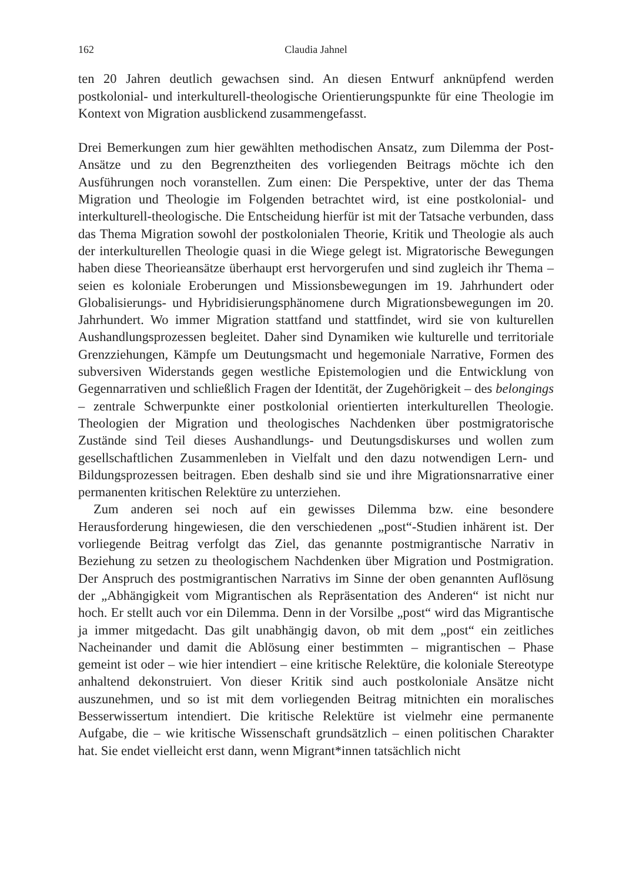162 Claudia Jahnel
ten 20 Jahren deutlich gewachsen sind. An diesen Entwurf anknüpfend werden postkolonial- und interkulturell-theologische Orientierungspunkte für eine Theologie im Kontext von Migration ausblickend zusammengefasst.
Drei Bemerkungen zum hier gewählten methodischen Ansatz, zum Dilemma der Post-Ansätze und zu den Begrenztheiten des vorliegenden Beitrags möchte ich den Ausführungen noch voranstellen. Zum einen: Die Perspektive, unter der das Thema Migration und Theologie im Folgenden betrachtet wird, ist eine postkolonial- und interkulturell-theologische. Die Entscheidung hierfür ist mit der Tatsache verbunden, dass das Thema Migration sowohl der postkolonialen Theorie, Kritik und Theologie als auch der interkulturellen Theologie quasi in die Wiege gelegt ist. Migratorische Bewegungen haben diese Theorieansätze überhaupt erst hervorgerufen und sind zugleich ihr Thema – seien es koloniale Eroberungen und Missionsbewegungen im 19. Jahrhundert oder Globalisierungs- und Hybridisierungsphänomene durch Migrationsbewegungen im 20. Jahrhundert. Wo immer Migration stattfand und stattfindet, wird sie von kulturellen Aushandlungsprozessen begleitet. Daher sind Dynamiken wie kulturelle und territoriale Grenzziehungen, Kämpfe um Deutungsmacht und hegemoniale Narrative, Formen des subversiven Widerstands gegen westliche Epistemologien und die Entwicklung von Gegennarrativen und schließlich Fragen der Identität, der Zugehörigkeit – des belongings – zentrale Schwerpunkte einer postkolonial orientierten interkulturellen Theologie. Theologien der Migration und theologisches Nachdenken über postmigratorische Zustände sind Teil dieses Aushandlungs- und Deutungsdiskurses und wollen zum gesellschaftlichen Zusammenleben in Vielfalt und den dazu notwendigen Lern- und Bildungsprozessen beitragen. Eben deshalb sind sie und ihre Migrationsnarrative einer permanenten kritischen Relektüre zu unterziehen.
Zum anderen sei noch auf ein gewisses Dilemma bzw. eine besondere Herausforderung hingewiesen, die den verschiedenen „post“-Studien inhärent ist. Der vorliegende Beitrag verfolgt das Ziel, das genannte postmigrantische Narrativ in Beziehung zu setzen zu theologischem Nachdenken über Migration und Postmigration. Der Anspruch des postmigrantischen Narrativs im Sinne der oben genannten Auflösung der „Abhängigkeit vom Migrantischen als Repräsentation des Anderen“ ist nicht nur hoch. Er stellt auch vor ein Dilemma. Denn in der Vorsilbe „post“ wird das Migrantische ja immer mitgedacht. Das gilt unabhängig davon, ob mit dem „post“ ein zeitliches Nacheinander und damit die Ablösung einer bestimmten – migrantischen – Phase gemeint ist oder – wie hier intendiert – eine kritische Relektüre, die koloniale Stereotype anhaltend dekonstruiert. Von dieser Kritik sind auch postkoloniale Ansätze nicht auszunehmen, und so ist mit dem vorliegenden Beitrag mitnichten ein moralisches Besserwissertum intendiert. Die kritische Relektüre ist vielmehr eine permanente Aufgabe, die – wie kritische Wissenschaft grundsätzlich – einen politischen Charakter hat. Sie endet vielleicht erst dann, wenn Migrant*innen tatsächlich nicht